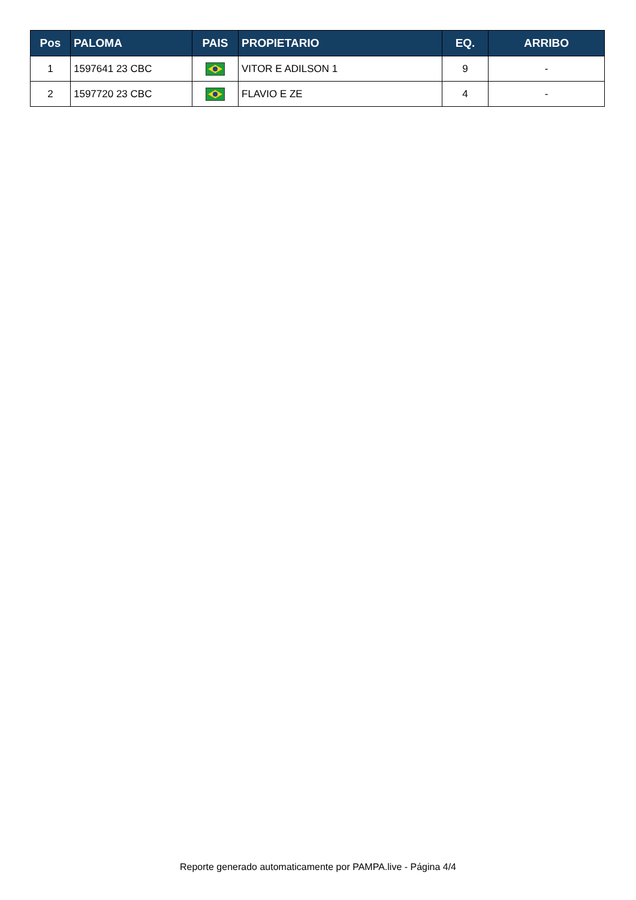| Pos | PALOMA | PAIS | PROPIETARIO | EQ. | ARRIBO |
| --- | --- | --- | --- | --- | --- |
| 1 | 1597641 23 CBC | | VITOR E ADILSON 1 | 9 | - |
| 2 | 1597720 23 CBC | | FLAVIO E ZE | 4 | - |
Reporte generado automaticamente por PAMPA.live - Página 4/4